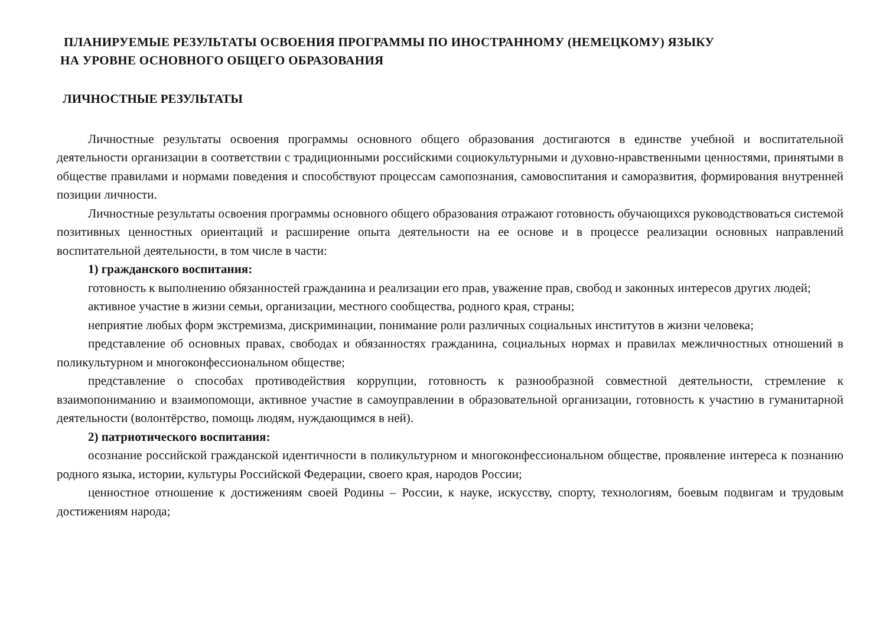ПЛАНИРУЕМЫЕ РЕЗУЛЬТАТЫ ОСВОЕНИЯ ПРОГРАММЫ ПО ИНОСТРАННОМУ (НЕМЕЦКОМУ) ЯЗЫКУ
НА УРОВНЕ ОСНОВНОГО ОБЩЕГО ОБРАЗОВАНИЯ
ЛИЧНОСТНЫЕ РЕЗУЛЬТАТЫ
Личностные результаты освоения программы основного общего образования достигаются в единстве учебной и воспитательной деятельности организации в соответствии с традиционными российскими социокультурными и духовно-нравственными ценностями, принятыми в обществе правилами и нормами поведения и способствуют процессам самопознания, самовоспитания и саморазвития, формирования внутренней позиции личности.
Личностные результаты освоения программы основного общего образования отражают готовность обучающихся руководствоваться системой позитивных ценностных ориентаций и расширение опыта деятельности на ее основе и в процессе реализации основных направлений воспитательной деятельности, в том числе в части:
1) гражданского воспитания:
готовность к выполнению обязанностей гражданина и реализации его прав, уважение прав, свобод и законных интересов других людей;
активное участие в жизни семьи, организации, местного сообщества, родного края, страны;
неприятие любых форм экстремизма, дискриминации, понимание роли различных социальных институтов в жизни человека;
представление об основных правах, свободах и обязанностях гражданина, социальных нормах и правилах межличностных отношений в поликультурном и многоконфессиональном обществе;
представление о способах противодействия коррупции, готовность к разнообразной совместной деятельности, стремление к взаимопониманию и взаимопомощи, активное участие в самоуправлении в образовательной организации, готовность к участию в гуманитарной деятельности (волонтёрство, помощь людям, нуждающимся в ней).
2) патриотического воспитания:
осознание российской гражданской идентичности в поликультурном и многоконфессиональном обществе, проявление интереса к познанию родного языка, истории, культуры Российской Федерации, своего края, народов России;
ценностное отношение к достижениям своей Родины – России, к науке, искусству, спорту, технологиям, боевым подвигам и трудовым достижениям народа;